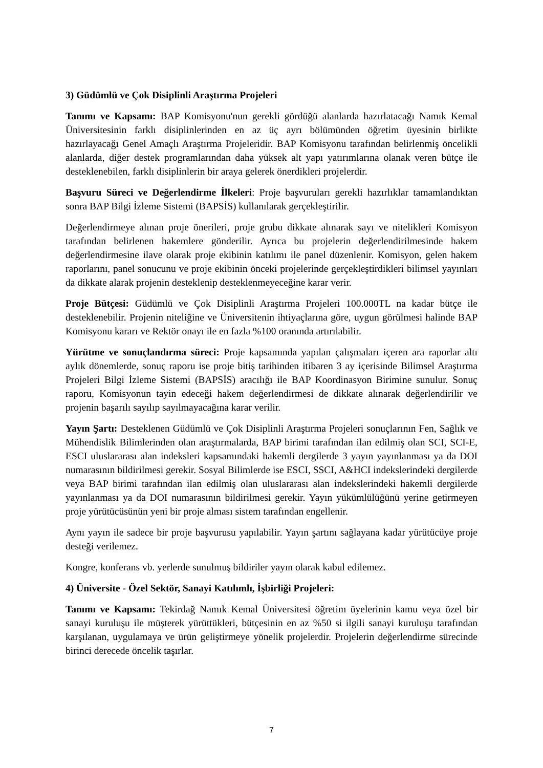3) Güdümlü ve Çok Disiplinli Araştırma Projeleri
Tanımı ve Kapsamı: BAP Komisyonu'nun gerekli gördüğü alanlarda hazırlatacağı Namık Kemal Üniversitesinin farklı disiplinlerinden en az üç ayrı bölümünden öğretim üyesinin birlikte hazırlayacağı Genel Amaçlı Araştırma Projeleridir. BAP Komisyonu tarafından belirlenmiş öncelikli alanlarda, diğer destek programlarından daha yüksek alt yapı yatırımlarına olanak veren bütçe ile desteklenebilen, farklı disiplinlerin bir araya gelerek önerdikleri projelerdir.
Başvuru Süreci ve Değerlendirme İlkeleri: Proje başvuruları gerekli hazırlıklar tamamlandıktan sonra BAP Bilgi İzleme Sistemi (BAPSİS) kullanılarak gerçekleştirilir.
Değerlendirmeye alınan proje önerileri, proje grubu dikkate alınarak sayı ve nitelikleri Komisyon tarafından belirlenen hakemlere gönderilir. Ayrıca bu projelerin değerlendirilmesinde hakem değerlendirmesine ilave olarak proje ekibinin katılımı ile panel düzenlenir. Komisyon, gelen hakem raporlarını, panel sonucunu ve proje ekibinin önceki projelerinde gerçekleştirdikleri bilimsel yayınları da dikkate alarak projenin desteklenip desteklenmeyeceğine karar verir.
Proje Bütçesi: Güdümlü ve Çok Disiplinli Araştırma Projeleri 100.000TL na kadar bütçe ile desteklenebilir. Projenin niteliğine ve Üniversitenin ihtiyaçlarına göre, uygun görülmesi halinde BAP Komisyonu kararı ve Rektör onayı ile en fazla %100 oranında artırılabilir.
Yürütme ve sonuçlandırma süreci: Proje kapsamında yapılan çalışmaları içeren ara raporlar altı aylık dönemlerde, sonuç raporu ise proje bitiş tarihinden itibaren 3 ay içerisinde Bilimsel Araştırma Projeleri Bilgi İzleme Sistemi (BAPSİS) aracılığı ile BAP Koordinasyon Birimine sunulur. Sonuç raporu, Komisyonun tayin edeceği hakem değerlendirmesi de dikkate alınarak değerlendirilir ve projenin başarılı sayılıp sayılmayacağına karar verilir.
Yayın Şartı: Desteklenen Güdümlü ve Çok Disiplinli Araştırma Projeleri sonuçlarının Fen, Sağlık ve Mühendislik Bilimlerinden olan araştırmalarda, BAP birimi tarafından ilan edilmiş olan SCI, SCI-E, ESCI uluslararası alan indeksleri kapsamındaki hakemli dergilerde 3 yayın yayınlanması ya da DOI numarasının bildirilmesi gerekir. Sosyal Bilimlerde ise ESCI, SSCI, A&HCI indekslerindeki dergilerde veya BAP birimi tarafından ilan edilmiş olan uluslararası alan indekslerindeki hakemli dergilerde yayınlanması ya da DOI numarasının bildirilmesi gerekir. Yayın yükümlülüğünü yerine getirmeyen proje yürütücüsünün yeni bir proje alması sistem tarafından engellenir.
Aynı yayın ile sadece bir proje başvurusu yapılabilir. Yayın şartını sağlayana kadar yürütücüye proje desteği verilemez.
Kongre, konferans vb. yerlerde sunulmuş bildiriler yayın olarak kabul edilemez.
4) Üniversite - Özel Sektör, Sanayi Katılımlı, İşbirliği Projeleri:
Tanımı ve Kapsamı: Tekirdağ Namık Kemal Üniversitesi öğretim üyelerinin kamu veya özel bir sanayi kuruluşu ile müşterek yürüttükleri, bütçesinin en az %50 si ilgili sanayi kuruluşu tarafından karşılanan, uygulamaya ve ürün geliştirmeye yönelik projelerdir. Projelerin değerlendirme sürecinde birinci derecede öncelik taşırlar.
7